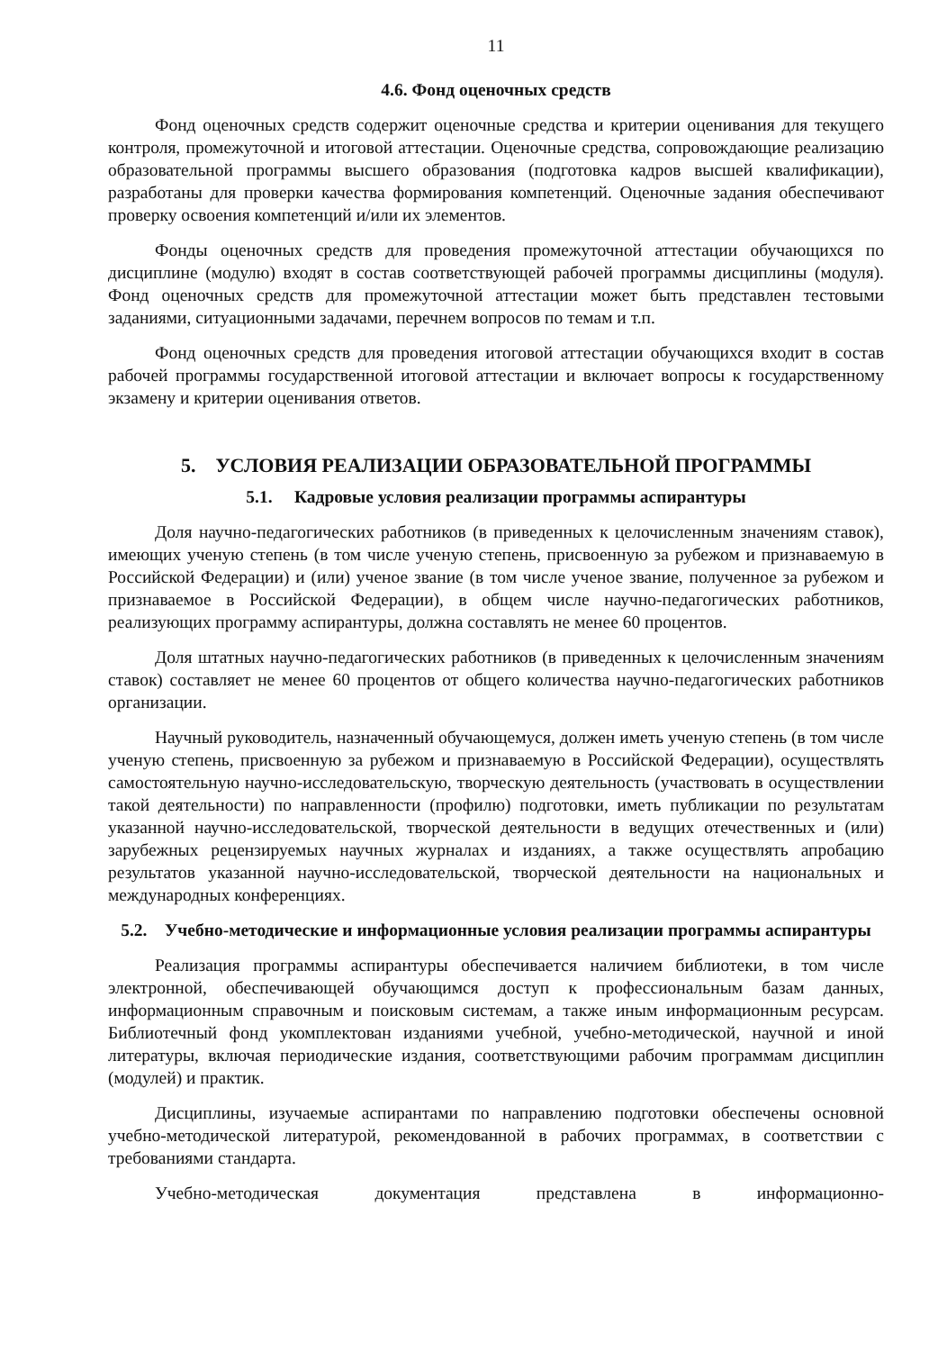11
4.6. Фонд оценочных средств
Фонд оценочных средств содержит оценочные средства и критерии оценивания для текущего контроля, промежуточной и итоговой аттестации. Оценочные средства, сопровождающие реализацию образовательной программы высшего образования (подготовка кадров высшей квалификации), разработаны для проверки качества формирования компетенций. Оценочные задания обеспечивают проверку освоения компетенций и/или их элементов.
Фонды оценочных средств для проведения промежуточной аттестации обучающихся по дисциплине (модулю) входят в состав соответствующей рабочей программы дисциплины (модуля). Фонд оценочных средств для промежуточной аттестации может быть представлен тестовыми заданиями, ситуационными задачами, перечнем вопросов по темам и т.п.
Фонд оценочных средств для проведения итоговой аттестации обучающихся входит в состав рабочей программы государственной итоговой аттестации и включает вопросы к государственному экзамену и критерии оценивания ответов.
5. УСЛОВИЯ РЕАЛИЗАЦИИ ОБРАЗОВАТЕЛЬНОЙ ПРОГРАММЫ
5.1. Кадровые условия реализации программы аспирантуры
Доля научно-педагогических работников (в приведенных к целочисленным значениям ставок), имеющих ученую степень (в том числе ученую степень, присвоенную за рубежом и признаваемую в Российской Федерации) и (или) ученое звание (в том числе ученое звание, полученное за рубежом и признаваемое в Российской Федерации), в общем числе научно-педагогических работников, реализующих программу аспирантуры, должна составлять не менее 60 процентов.
Доля штатных научно-педагогических работников (в приведенных к целочисленным значениям ставок) составляет не менее 60 процентов от общего количества научно-педагогических работников организации.
Научный руководитель, назначенный обучающемуся, должен иметь ученую степень (в том числе ученую степень, присвоенную за рубежом и признаваемую в Российской Федерации), осуществлять самостоятельную научно-исследовательскую, творческую деятельность (участвовать в осуществлении такой деятельности) по направленности (профилю) подготовки, иметь публикации по результатам указанной научно-исследовательской, творческой деятельности в ведущих отечественных и (или) зарубежных рецензируемых научных журналах и изданиях, а также осуществлять апробацию результатов указанной научно-исследовательской, творческой деятельности на национальных и международных конференциях.
5.2. Учебно-методические и информационные условия реализации программы аспирантуры
Реализация программы аспирантуры обеспечивается наличием библиотеки, в том числе электронной, обеспечивающей обучающимся доступ к профессиональным базам данных, информационным справочным и поисковым системам, а также иным информационным ресурсам. Библиотечный фонд укомплектован изданиями учебной, учебно-методической, научной и иной литературы, включая периодические издания, соответствующими рабочим программам дисциплин (модулей) и практик.
Дисциплины, изучаемые аспирантами по направлению подготовки обеспечены основной учебно-методической литературой, рекомендованной в рабочих программах, в соответствии с требованиями стандарта.
Учебно-методическая документация представлена в информационно-